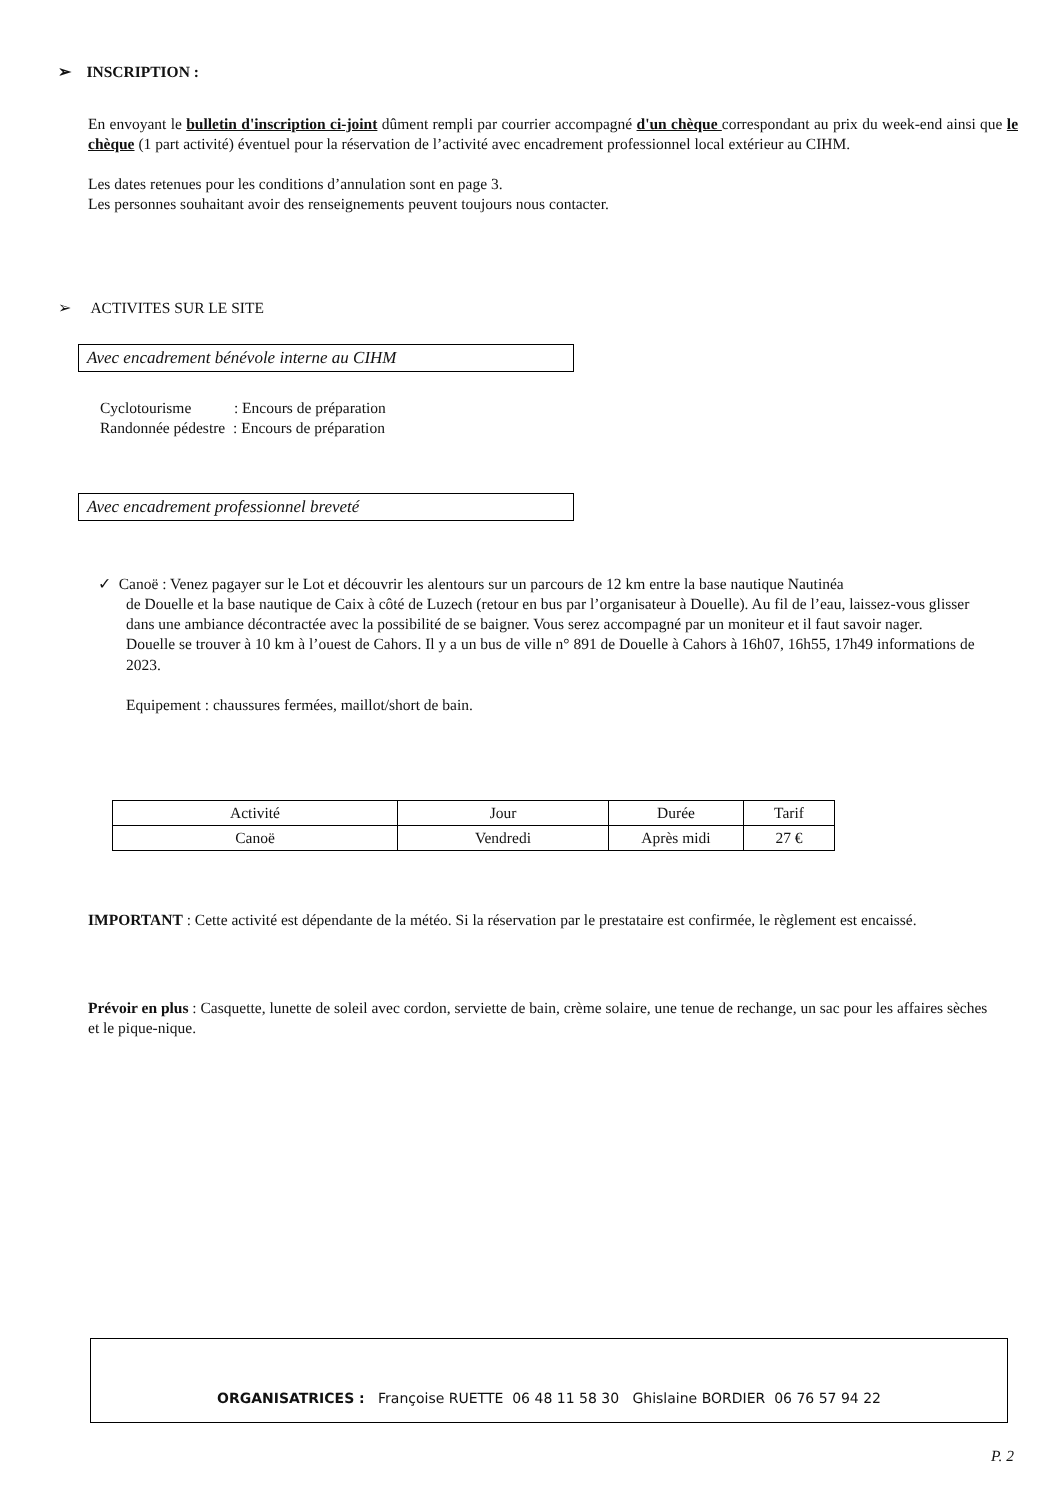➢ INSCRIPTION :
En envoyant le bulletin d'inscription ci-joint dûment rempli par courrier accompagné d'un chèque correspondant au prix du week-end ainsi que le chèque (1 part activité) éventuel pour la réservation de l’activité avec encadrement professionnel local extérieur au CIHM.
Les dates retenues pour les conditions d’annulation sont en page 3.
Les personnes souhaitant avoir des renseignements peuvent toujours nous contacter.
➢ ACTIVITES SUR LE SITE
Avec encadrement bénévole interne au CIHM
Cyclotourisme : Encours de préparation
Randonnée pédestre : Encours de préparation
Avec encadrement professionnel breveté
✓ Canoë : Venez pagayer sur le Lot et découvrir les alentours sur un parcours de 12 km entre la base nautique Nautinéa
de Douelle et la base nautique de Caix à côté de Luzech (retour en bus par l’organisateur à Douelle). Au fil de l’eau, laissez-vous glisser dans une ambiance décontractée avec la possibilité de se baigner. Vous serez accompagné par un moniteur et il faut savoir nager.
Douelle se trouver à 10 km à l’ouest de Cahors. Il y a un bus de ville n° 891 de Douelle à Cahors à 16h07, 16h55, 17h49 informations de 2023.
Equipement : chaussures fermées, maillot/short de bain.
| Activité | Jour | Durée | Tarif |
| Canoë | Vendredi | Après midi | 27 € |
IMPORTANT : Cette activité est dépendante de la météo. Si la réservation par le prestataire est confirmée, le règlement est encaissé.
Prévoir en plus : Casquette, lunette de soleil avec cordon, serviette de bain, crème solaire, une tenue de rechange, un sac pour les affaires sèches et le pique-nique.
ORGANISATRICES : Françoise RUETTE 06 48 11 58 30 Ghislaine BORDIER 06 76 57 94 22
P. 2